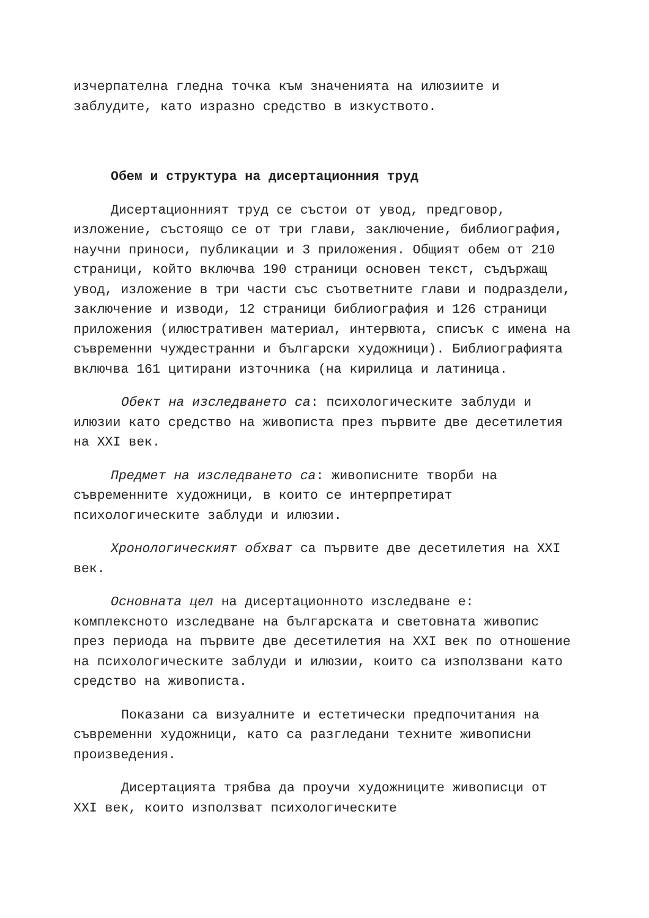изчерпателна гледна точка към значенията на илюзиите и заблудите, като изразно средство в изкуството.
Обем и структура на дисертационния труд
Дисертационният труд се състои от увод, предговор, изложение, състоящо се от три глави, заключение, библиография, научни приноси, публикации и 3 приложения. Общият обем от 210 страници, който включва 190 страници основен текст, съдържащ увод, изложение в три части със съответните глави и подраздели, заключение и изводи, 12 страници библиография и 126 страници приложения (илюстративен материал, интервюта, списък с имена на съвременни чуждестранни и български художници). Библиографията включва 161 цитирани източника (на кирилица и латиница.
Обект на изследването са: психологическите заблуди и илюзии като средство на живописта през първите две десетилетия на XXI век.
Предмет на изследването са: живописните творби на съвременните художници, в които се интерпретират психологическите заблуди и илюзии.
Хронологическият обхват са първите две десетилетия на XXI век.
Основната цел на дисертационното изследване е: комплексното изследване на българската и световната живопис през периода на първите две десетилетия на XXI век по отношение на психологическите заблуди и илюзии, които са използвани като средство на живописта.
Показани са визуалните и естетически предпочитания на съвременни художници, като са разгледани техните живописни произведения.
Дисертацията трябва да проучи художниците живописци от XXI век, които използват психологическите